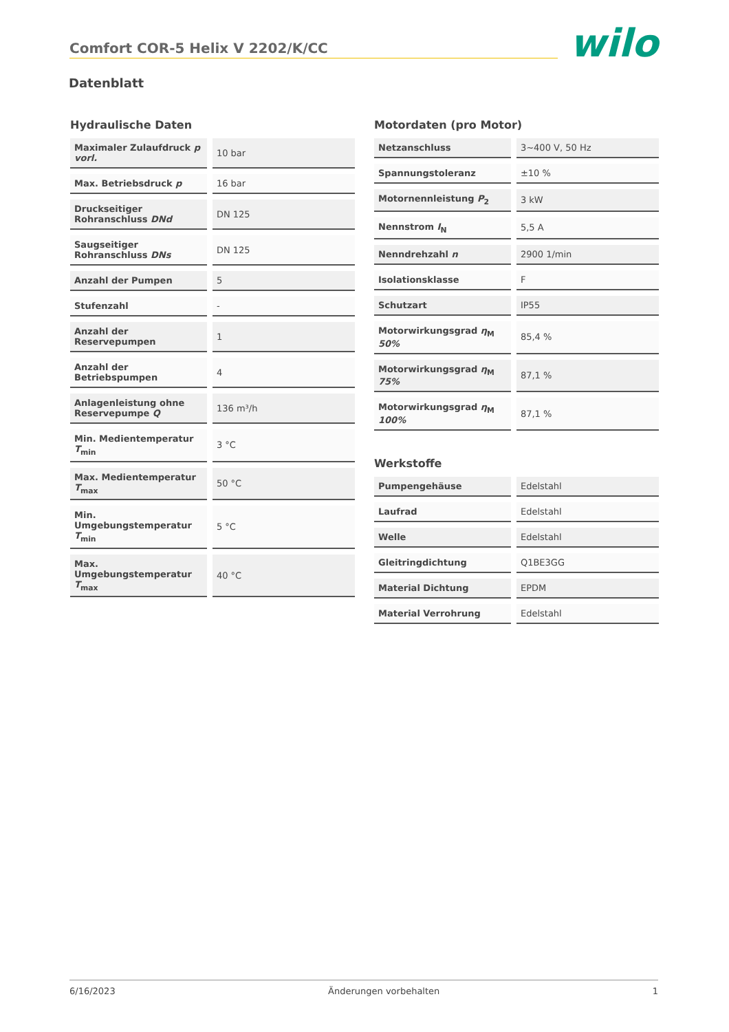Comfort COR-5 Helix V 2202/K/CC
wilo
Datenblatt
Hydraulische Daten
| Maximaler Zulaufdruck p vorl. | 10 bar |
| Max. Betriebsdruck p | 16 bar |
| Druckseitiger Rohranschluss DNd | DN 125 |
| Saugseitiger Rohranschluss DNs | DN 125 |
| Anzahl der Pumpen | 5 |
| Stufenzahl | - |
| Anzahl der Reservepumpen | 1 |
| Anzahl der Betriebspumpen | 4 |
| Anlagenleistung ohne Reservepumpe Q | 136 m³/h |
| Min. Medientemperatur T<sub>min</sub> | 3 °C |
| Max. Medientemperatur T<sub>max</sub> | 50 °C |
| Min. Umgebungstemperatur T<sub>min</sub> | 5 °C |
| Max. Umgebungstemperatur T<sub>max</sub> | 40 °C |
Motordaten (pro Motor)
| Netzanschluss | 3~400 V, 50 Hz |
| Spannungstoleranz | ±10 % |
| Motornennleistung P<sub>2</sub> | 3 kW |
| Nennstrom I<sub>N</sub> | 5,5 A |
| Nenndrehzahl n | 2900 1/min |
| Isolationsklasse | F |
| Schutzart | IP55 |
| Motorwirkungsgrad η<sub>M</sub> 50% | 85,4 % |
| Motorwirkungsgrad η<sub>M</sub> 75% | 87,1 % |
| Motorwirkungsgrad η<sub>M</sub> 100% | 87,1 % |
Werkstoffe
| Pumpengehäuse | Edelstahl |
| Laufrad | Edelstahl |
| Welle | Edelstahl |
| Gleitringdichtung | Q1BE3GG |
| Material Dichtung | EPDM |
| Material Verrohrung | Edelstahl |
6/16/2023 Änderungen vorbehalten 1